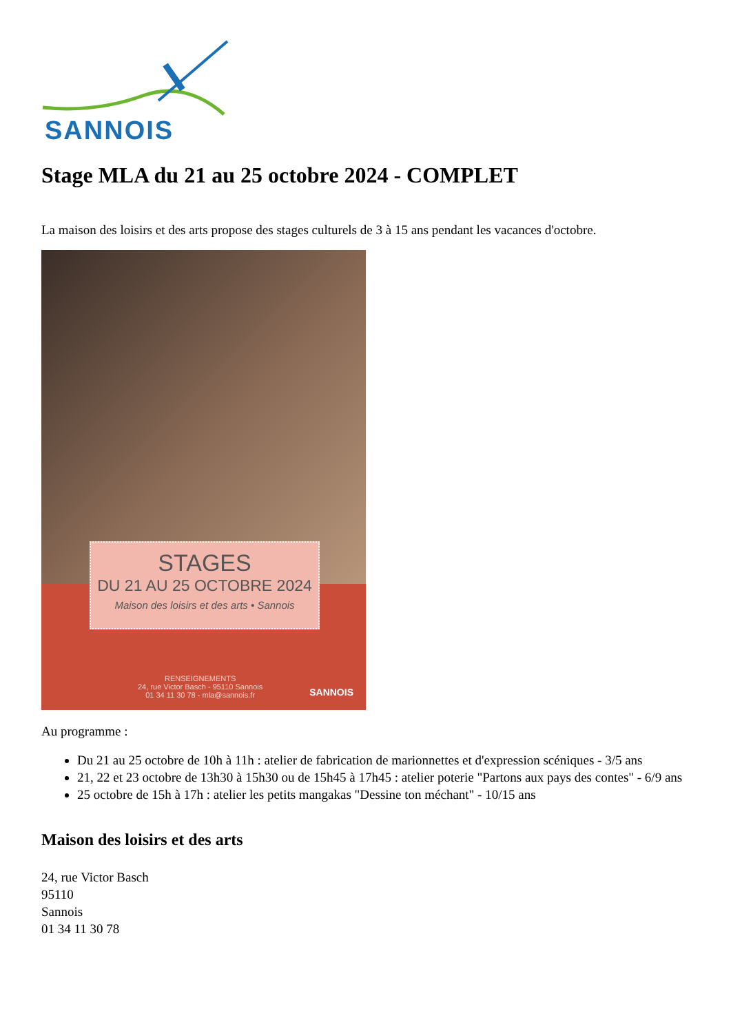SANNOIS
Stage MLA du 21 au 25 octobre 2024 - COMPLET
La maison des loisirs et des arts propose des stages culturels de 3 à 15 ans pendant les vacances d'octobre.
STAGES
DU 21 AU 25 OCTOBRE 2024
Maison des loisirs et des arts • Sannois
RENSEIGNEMENTS
24, rue Victor Basch - 95110 Sannois
01 34 11 30 78 - mla@sannois.fr
SANNOIS
Au programme :
Du 21 au 25 octobre de 10h à 11h : atelier de fabrication de marionnettes et d'expression scéniques - 3/5 ans
21, 22 et 23 octobre de 13h30 à 15h30 ou de 15h45 à 17h45 : atelier poterie "Partons aux pays des contes" - 6/9 ans
25 octobre de 15h à 17h : atelier les petits mangakas "Dessine ton méchant" - 10/15 ans
Maison des loisirs et des arts
24, rue Victor Basch
95110
Sannois
01 34 11 30 78